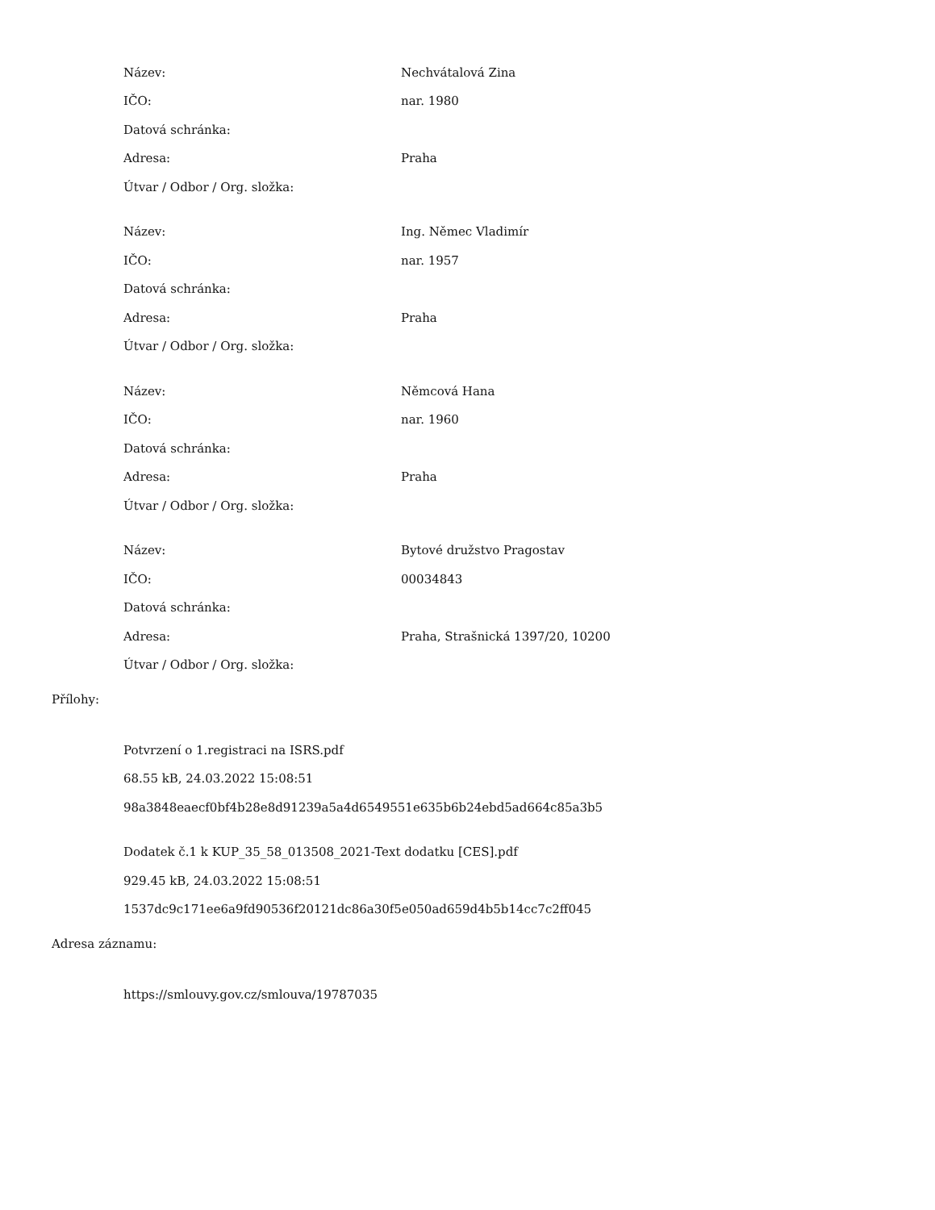Název: Nechvátalová Zina
IČO: nar. 1980
Datová schránka:
Adresa: Praha
Útvar / Odbor / Org. složka:
Název: Ing. Němec Vladimír
IČO: nar. 1957
Datová schránka:
Adresa: Praha
Útvar / Odbor / Org. složka:
Název: Němcová Hana
IČO: nar. 1960
Datová schránka:
Adresa: Praha
Útvar / Odbor / Org. složka:
Název: Bytové družstvo Pragostav
IČO: 00034843
Datová schránka:
Adresa: Praha, Strašnická 1397/20, 10200
Útvar / Odbor / Org. složka:
Přílohy:
Potvrzení o 1.registraci na ISRS.pdf
68.55 kB, 24.03.2022 15:08:51
98a3848eaecf0bf4b28e8d91239a5a4d6549551e635b6b24ebd5ad664c85a3b5
Dodatek č.1 k KUP_35_58_013508_2021-Text dodatku [CES].pdf
929.45 kB, 24.03.2022 15:08:51
1537dc9c171ee6a9fd90536f20121dc86a30f5e050ad659d4b5b14cc7c2ff045
Adresa záznamu:
https://smlouvy.gov.cz/smlouva/19787035